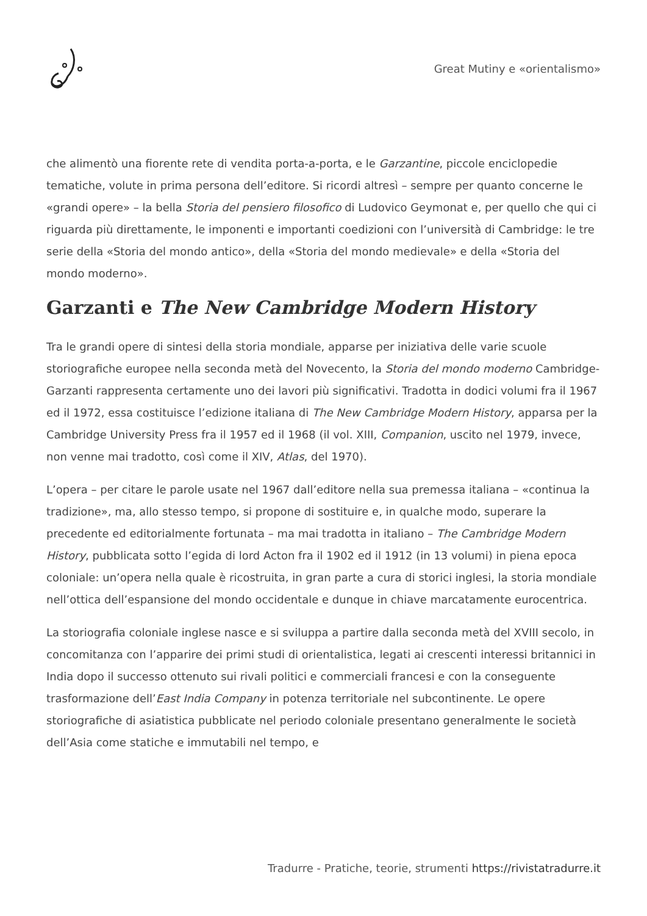Great Mutiny e «orientalismo»
che alimentò una fiorente rete di vendita porta-a-porta, e le Garzantine, piccole enciclopedie tematiche, volute in prima persona dell’editore. Si ricordi altresì – sempre per quanto concerne le «grandi opere» – la bella Storia del pensiero filosofico di Ludovico Geymonat e, per quello che qui ci riguarda più direttamente, le imponenti e importanti coedizioni con l’università di Cambridge: le tre serie della «Storia del mondo antico», della «Storia del mondo medievale» e della «Storia del mondo moderno».
Garzanti e The New Cambridge Modern History
Tra le grandi opere di sintesi della storia mondiale, apparse per iniziativa delle varie scuole storiografiche europee nella seconda metà del Novecento, la Storia del mondo moderno Cambridge-Garzanti rappresenta certamente uno dei lavori più significativi. Tradotta in dodici volumi fra il 1967 ed il 1972, essa costituisce l’edizione italiana di The New Cambridge Modern History, apparsa per la Cambridge University Press fra il 1957 ed il 1968 (il vol. XIII, Companion, uscito nel 1979, invece, non venne mai tradotto, così come il XIV, Atlas, del 1970).
L’opera – per citare le parole usate nel 1967 dall’editore nella sua premessa italiana – «continua la tradizione», ma, allo stesso tempo, si propone di sostituire e, in qualche modo, superare la precedente ed editorialmente fortunata – ma mai tradotta in italiano – The Cambridge Modern History, pubblicata sotto l’egida di lord Acton fra il 1902 ed il 1912 (in 13 volumi) in piena epoca coloniale: un’opera nella quale è ricostruita, in gran parte a cura di storici inglesi, la storia mondiale nell’ottica dell’espansione del mondo occidentale e dunque in chiave marcatamente eurocentrica.
La storiografia coloniale inglese nasce e si sviluppa a partire dalla seconda metà del XVIII secolo, in concomitanza con l’apparire dei primi studi di orientalistica, legati ai crescenti interessi britannici in India dopo il successo ottenuto sui rivali politici e commerciali francesi e con la conseguente trasformazione dell’East India Company in potenza territoriale nel subcontinente. Le opere storiografiche di asiatistica pubblicate nel periodo coloniale presentano generalmente le società dell’Asia come statiche e immutabili nel tempo, e
Tradurre - Pratiche, teorie, strumenti https://rivistatradurre.it